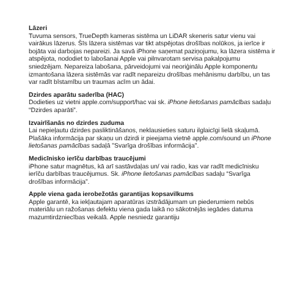Lāzeri
Tuvuma sensors, TrueDepth kameras sistēma un LiDAR skeneris satur vienu vai vairākus lāzerus. Šīs lāzera sistēmas var tikt atspējotas drošības nolūkos, ja ierīce ir bojāta vai darbojas nepareizi. Ja savā iPhone saņemat paziņojumu, ka lāzera sistēma ir atspējota, nododiet to labošanai Apple vai pilnvarotam servisa pakalpojumu sniedzējam. Nepareiza labošana, pārveidojumi vai neoriģinālu Apple komponentu izmantošana lāzera sistēmās var radīt nepareizu drošības mehānismu darbību, un tas var radīt bīstamību un traumas acīm un ādai.
Dzirdes aparātu saderība (HAC)
Dodieties uz vietni apple.com/support/hac vai sk. iPhone lietošanas pamācības sadaļu “Dzirdes aparāti”.
Izvairīšanās no dzirdes zuduma
Lai nepieļautu dzirdes pasliktināšanos, neklausieties saturu ilglaicīgi lielā skaļumā. Plašāka informācija par skaņu un dzirdi ir pieejama vietnē apple.com/sound un iPhone lietošanas pamācības sadaļā "Svarīga drošības informācija".
Medicīnisko ierīču darbības traucējumi
iPhone satur magnētus, kā arī sastāvdaļas un/ vai radio, kas var radīt medicīnisku ierīču darbības traucējumus. Sk. iPhone lietošanas pamācības sadaļu “Svarīga drošības informācija”.
Apple viena gada ierobežotās garantijas kopsavilkums
Apple garantē, ka iekļautajam aparatūras izstrādājumam un piederumiem nebūs materiālu un ražošanas defektu viena gada laikā no sākotnējās iegādes datuma mazumtirdzniecības veikalā. Apple nesniedz garantiju